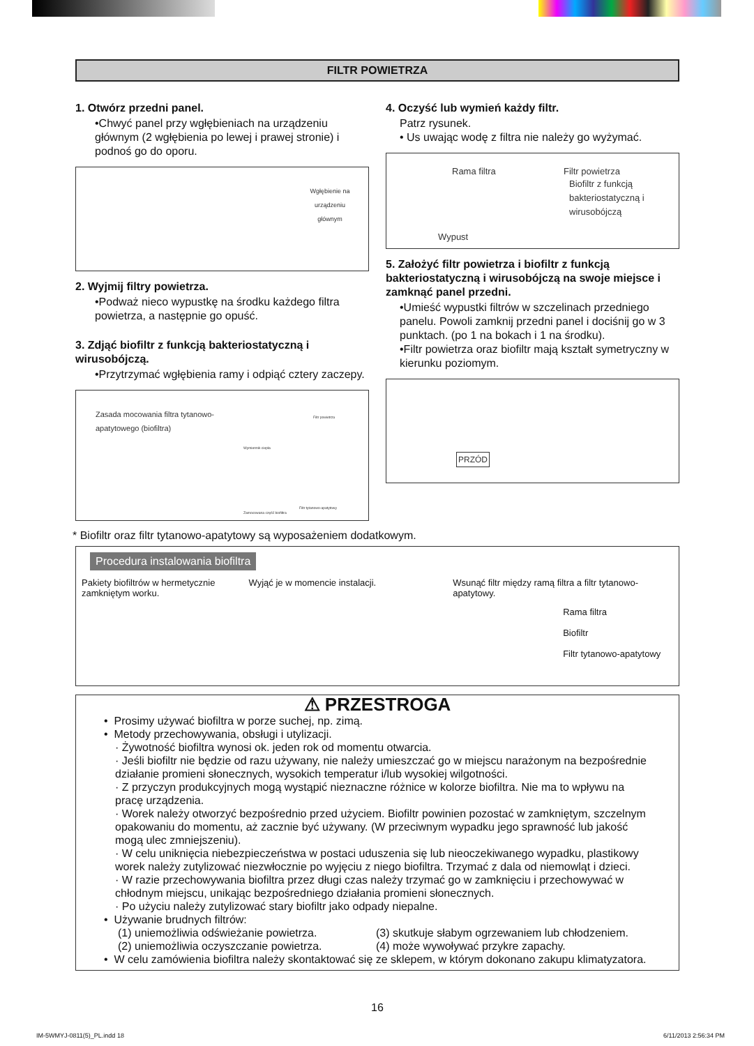FILTR POWIETRZA
1. Otwórz przedni panel.
•Chwyć panel przy wgłębieniach na urządzeniu głównym (2 wgłębienia po lewej i prawej stronie) i podnoś go do oporu.
Wgłębienie na urządzeniu głównym
2. Wyjmij filtry powietrza.
•Podważ nieco wypustkę na środku każdego filtra powietrza, a następnie go opuść.
3. Zdjąć biofiltr z funkcją bakteriostatyczną i wirusobójczą.
•Przytrzymać wgłębienia ramy i odpiąć cztery zaczepy.
Zasada mocowania filtra tytanowo-apatytowego (biofiltra)
Wymiennik ciepła
Filtr powietrza
Zamocowana część biofiltra
Filtr tytanowo-apatytowy
4. Oczyść lub wymień każdy filtr.
Patrz rysunek.
• Us uwając wodę z filtra nie należy go wyżymać.
Rama filtra Filtr powietrza
Biofiltr z funkcją bakteriostatyczną i wirusobójczą
Wypust
5. Założyć filtr powietrza i biofiltr z funkcją bakteriostatyczną i wirusobójczą na swoje miejsce i zamknąć panel przedni.
•Umieść wypustki filtrów w szczelinach przedniego panelu. Powoli zamknij przedni panel i dociśnij go w 3 punktach. (po 1 na bokach i 1 na środku).
•Filtr powietrza oraz biofiltr mają kształt symetryczny w kierunku poziomym.
PRZÓD
* Biofiltr oraz filtr tytanowo-apatytowy są wyposażeniem dodatkowym.
Procedura instalowania biofiltra
Pakiety biofiltrów w hermetycznie zamkniętym worku.
Wyjąć je w momencie instalacji. Wsunąć filtr między ramą filtra a filtr tytanowo-apatytowy.
Rama filtra
Biofiltr
Filtr tytanowo-apatytowy
⚠ PRZESTROGA
• Prosimy używać biofiltra w porze suchej, np. zimą.
• Metody przechowywania, obsługi i utylizacji.
· Żywotność biofiltra wynosi ok. jeden rok od momentu otwarcia.
· Jeśli biofiltr nie będzie od razu używany, nie należy umieszczać go w miejscu narażonym na bezpośrednie działanie promieni słonecznych, wysokich temperatur i/lub wysokiej wilgotności.
· Z przyczyn produkcyjnych mogą wystąpić nieznaczne różnice w kolorze biofiltra. Nie ma to wpływu na pracę urządzenia.
· Worek należy otworzyć bezpośrednio przed użyciem. Biofiltr powinien pozostać w zamkniętym, szczelnym opakowaniu do momentu, aż zacznie być używany. (W przeciwnym wypadku jego sprawność lub jakość mogą ulec zmniejszeniu).
· W celu uniknięcia niebezpieczeństwa w postaci uduszenia się lub nieoczekiwanego wypadku, plastikowy worek należy zutylizować niezwłocznie po wyjęciu z niego biofiltra. Trzymać z dala od niemowląt i dzieci.
· W razie przechowywania biofiltra przez długi czas należy trzymać go w zamknięciu i przechowywać w chłodnym miejscu, unikając bezpośredniego działania promieni słonecznych.
· Po użyciu należy zutylizować stary biofiltr jako odpady niepalne.
• Używanie brudnych filtrów:
(1) uniemożliwia odświeżanie powietrza.
(2) uniemożliwia oczyszczanie powietrza.
(3) skutkuje słabym ogrzewaniem lub chłodzeniem.
(4) może wywoływać przykre zapachy.
• W celu zamówienia biofiltra należy skontaktować się ze sklepem, w którym dokonano zakupu klimatyzatora.
16
IM-5WMYJ-0811(5)_PL.indd 18 6/11/2013 2:56:34 PM